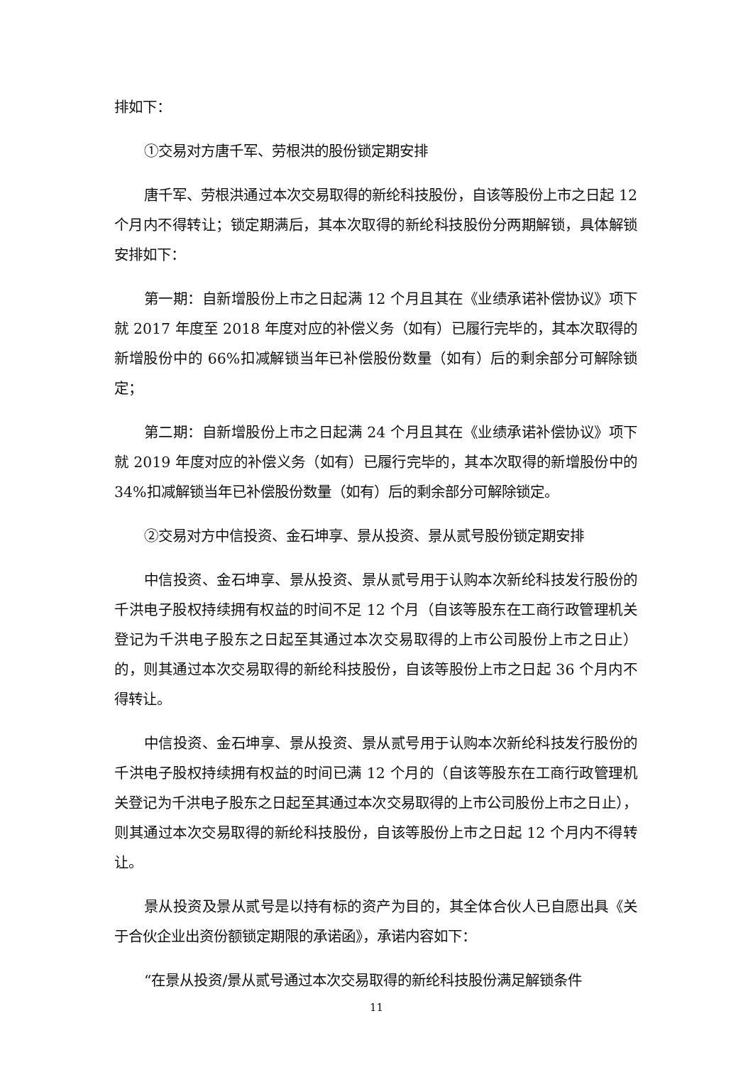排如下：
①交易对方唐千军、劳根洪的股份锁定期安排
唐千军、劳根洪通过本次交易取得的新纶科技股份，自该等股份上市之日起 12 个月内不得转让；锁定期满后，其本次取得的新纶科技股份分两期解锁，具体解锁安排如下：
第一期：自新增股份上市之日起满 12 个月且其在《业绩承诺补偿协议》项下就 2017 年度至 2018 年度对应的补偿义务（如有）已履行完毕的，其本次取得的新增股份中的 66%扣减解锁当年已补偿股份数量（如有）后的剩余部分可解除锁定；
第二期：自新增股份上市之日起满 24 个月且其在《业绩承诺补偿协议》项下就 2019 年度对应的补偿义务（如有）已履行完毕的，其本次取得的新增股份中的 34%扣减解锁当年已补偿股份数量（如有）后的剩余部分可解除锁定。
②交易对方中信投资、金石坤享、景从投资、景从贰号股份锁定期安排
中信投资、金石坤享、景从投资、景从贰号用于认购本次新纶科技发行股份的千洪电子股权持续拥有权益的时间不足 12 个月（自该等股东在工商行政管理机关登记为千洪电子股东之日起至其通过本次交易取得的上市公司股份上市之日止）的，则其通过本次交易取得的新纶科技股份，自该等股份上市之日起 36 个月内不得转让。
中信投资、金石坤享、景从投资、景从贰号用于认购本次新纶科技发行股份的千洪电子股权持续拥有权益的时间已满 12 个月的（自该等股东在工商行政管理机关登记为千洪电子股东之日起至其通过本次交易取得的上市公司股份上市之日止），则其通过本次交易取得的新纶科技股份，自该等股份上市之日起 12 个月内不得转让。
景从投资及景从贰号是以持有标的资产为目的，其全体合伙人已自愿出具《关于合伙企业出资份额锁定期限的承诺函》，承诺内容如下：
“在景从投资/景从贰号通过本次交易取得的新纶科技股份满足解锁条件
11